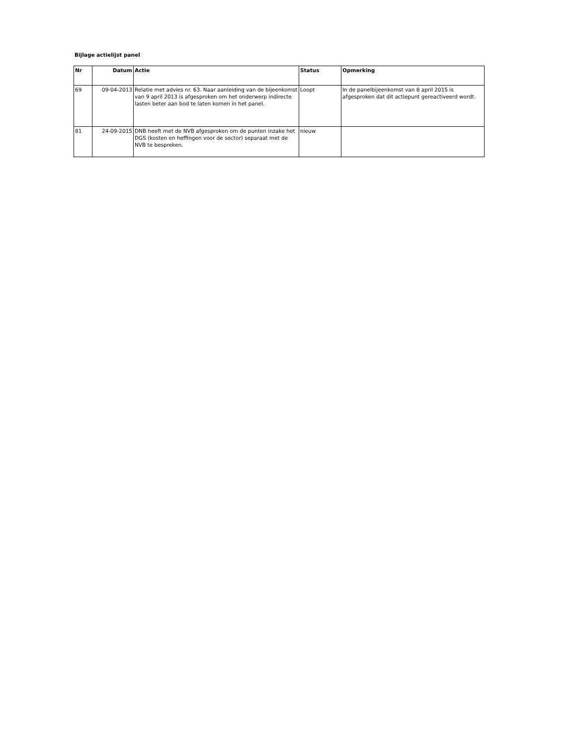Bijlage actielijst panel
| Nr | Datum | Actie | Status | Opmerking |
| --- | --- | --- | --- | --- |
| 69 | 09-04-2013 | Relatie met advies nr. 63. Naar aanleiding van de bijeenkomst van 9 april 2013 is afgesproken om het onderwerp indirecte lasten beter aan bod te laten komen in het panel. | Loopt | In de panelbijeenkomst van 8 april 2015 is afgesproken dat dit actiepunt gereactiveerd wordt. |
| 81 | 24-09-2015 | DNB heeft met de NVB afgesproken om de punten inzake het DGS (kosten en heffingen voor de sector) separaat met de NVB te bespreken. | nieuw | |